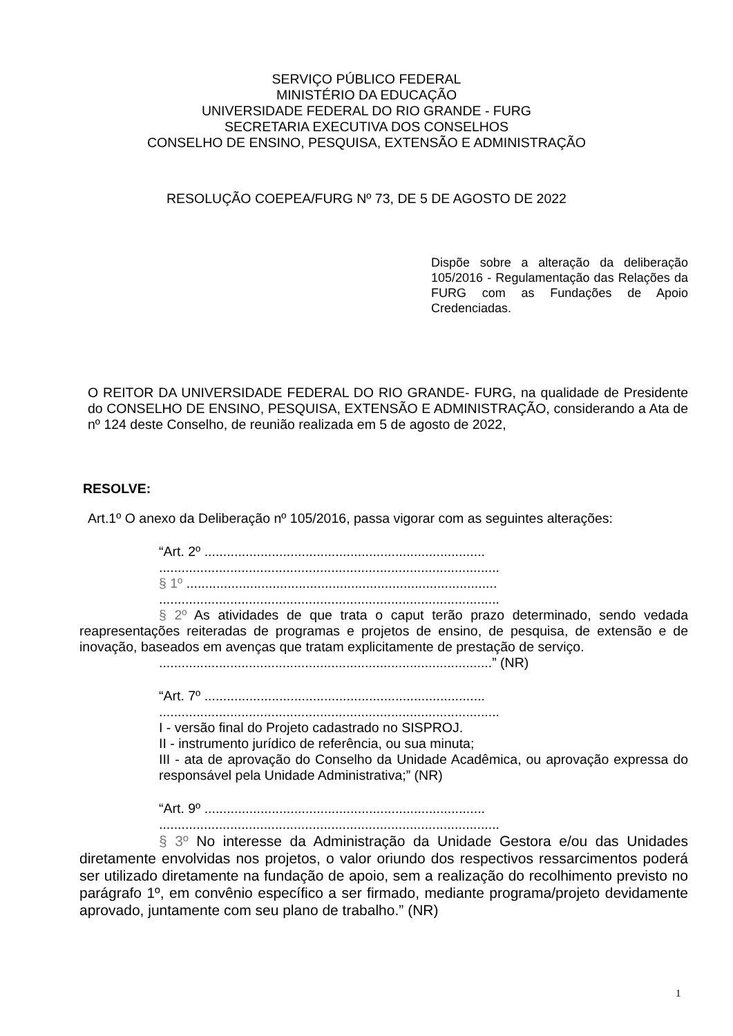SERVIÇO PÚBLICO FEDERAL
MINISTÉRIO DA EDUCAÇÃO
UNIVERSIDADE FEDERAL DO RIO GRANDE - FURG
SECRETARIA EXECUTIVA DOS CONSELHOS
CONSELHO DE ENSINO, PESQUISA, EXTENSÃO E ADMINISTRAÇÃO
RESOLUÇÃO COEPEA/FURG Nº 73, DE 5 DE AGOSTO DE 2022
Dispõe sobre a alteração da deliberação 105/2016 - Regulamentação das Relações da FURG com as Fundações de Apoio Credenciadas.
O REITOR DA UNIVERSIDADE FEDERAL DO RIO GRANDE- FURG, na qualidade de Presidente do CONSELHO DE ENSINO, PESQUISA, EXTENSÃO E ADMINISTRAÇÃO, considerando a Ata de nº 124 deste Conselho, de reunião realizada em 5 de agosto de 2022,
RESOLVE:
Art.1º O anexo da Deliberação nº 105/2016, passa vigorar com as seguintes alterações:
“Art. 2º ...........................................................................
...........................................................................................
§ 1º ...................................................................................
...........................................................................................
§ 2º As atividades de que trata o caput terão prazo determinado, sendo vedada reapresentações reiteradas de programas e projetos de ensino, de pesquisa, de extensão e de inovação, baseados em avenças que tratam explicitamente de prestação de serviço.
.........................................................................................” (NR)
“Art. 7º ...........................................................................
...........................................................................................
I - versão final do Projeto cadastrado no SISPROJ.
II - instrumento jurídico de referência, ou sua minuta;
III - ata de aprovação do Conselho da Unidade Acadêmica, ou aprovação expressa do responsável pela Unidade Administrativa;” (NR)
“Art. 9º ...........................................................................
...........................................................................................
§ 3º No interesse da Administração da Unidade Gestora e/ou das Unidades diretamente envolvidas nos projetos, o valor oriundo dos respectivos ressarcimentos poderá ser utilizado diretamente na fundação de apoio, sem a realização do recolhimento previsto no parágrafo 1º, em convênio específico a ser firmado, mediante programa/projeto devidamente aprovado, juntamente com seu plano de trabalho.” (NR)
1